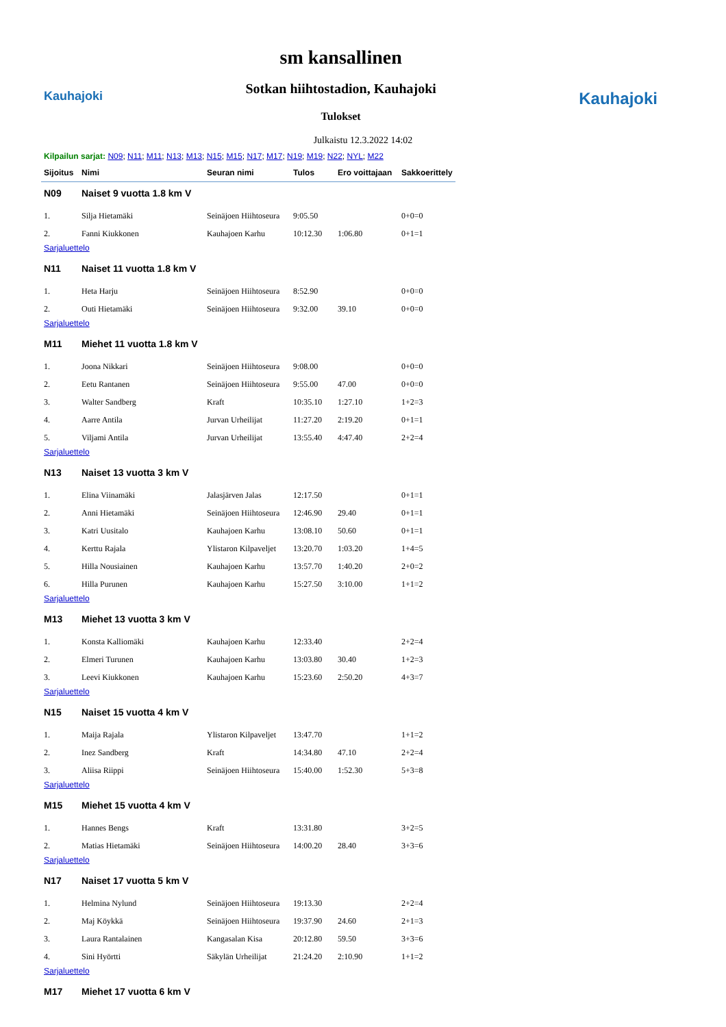Kauhajoki
sm kansallinen
Sotkan hiihtostadion, Kauhajoki
Tulokset
Kauhajoki
Julkaistu 12.3.2022 14:02
Kilpailun sarjat: N09; N11; M11; N13; M13; N15; M15; N17; M17; N19; M19; N22; NYL; M22
| Sijoitus | Nimi | Seuran nimi | Tulos | Ero voittajaan | Sakkoerittely |
| --- | --- | --- | --- | --- | --- |
| N09 | Naiset 9 vuotta 1.8 km V | | | | |
| 1. | Silja Hietamäki | Seinäjoen Hiihtoseura | 9:05.50 | | 0+0=0 |
| 2. | Fanni Kiukkonen | Kauhajoen Karhu | 10:12.30 | 1:06.80 | 0+1=1 |
| Sarjaluettelo | | | | | |
| N11 | Naiset 11 vuotta 1.8 km V | | | | |
| 1. | Heta Harju | Seinäjoen Hiihtoseura | 8:52.90 | | 0+0=0 |
| 2. | Outi Hietamäki | Seinäjoen Hiihtoseura | 9:32.00 | 39.10 | 0+0=0 |
| Sarjaluettelo | | | | | |
| M11 | Miehet 11 vuotta 1.8 km V | | | | |
| 1. | Joona Nikkari | Seinäjoen Hiihtoseura | 9:08.00 | | 0+0=0 |
| 2. | Eetu Rantanen | Seinäjoen Hiihtoseura | 9:55.00 | 47.00 | 0+0=0 |
| 3. | Walter Sandberg | Kraft | 10:35.10 | 1:27.10 | 1+2=3 |
| 4. | Aarre Antila | Jurvan Urheilijat | 11:27.20 | 2:19.20 | 0+1=1 |
| 5. | Viljami Antila | Jurvan Urheilijat | 13:55.40 | 4:47.40 | 2+2=4 |
| Sarjaluettelo | | | | | |
| N13 | Naiset 13 vuotta 3 km V | | | | |
| 1. | Elina Viinamäki | Jalasjärven Jalas | 12:17.50 | | 0+1=1 |
| 2. | Anni Hietamäki | Seinäjoen Hiihtoseura | 12:46.90 | 29.40 | 0+1=1 |
| 3. | Katri Uusitalo | Kauhajoen Karhu | 13:08.10 | 50.60 | 0+1=1 |
| 4. | Kerttu Rajala | Ylistaron Kilpaveljet | 13:20.70 | 1:03.20 | 1+4=5 |
| 5. | Hilla Nousiainen | Kauhajoen Karhu | 13:57.70 | 1:40.20 | 2+0=2 |
| 6. | Hilla Purunen | Kauhajoen Karhu | 15:27.50 | 3:10.00 | 1+1=2 |
| Sarjaluettelo | | | | | |
| M13 | Miehet 13 vuotta 3 km V | | | | |
| 1. | Konsta Kalliomäki | Kauhajoen Karhu | 12:33.40 | | 2+2=4 |
| 2. | Elmeri Turunen | Kauhajoen Karhu | 13:03.80 | 30.40 | 1+2=3 |
| 3. | Leevi Kiukkonen | Kauhajoen Karhu | 15:23.60 | 2:50.20 | 4+3=7 |
| Sarjaluettelo | | | | | |
| N15 | Naiset 15 vuotta 4 km V | | | | |
| 1. | Maija Rajala | Ylistaron Kilpaveljet | 13:47.70 | | 1+1=2 |
| 2. | Inez Sandberg | Kraft | 14:34.80 | 47.10 | 2+2=4 |
| 3. | Aliisa Riippi | Seinäjoen Hiihtoseura | 15:40.00 | 1:52.30 | 5+3=8 |
| Sarjaluettelo | | | | | |
| M15 | Miehet 15 vuotta 4 km V | | | | |
| 1. | Hannes Bengs | Kraft | 13:31.80 | | 3+2=5 |
| 2. | Matias Hietamäki | Seinäjoen Hiihtoseura | 14:00.20 | 28.40 | 3+3=6 |
| Sarjaluettelo | | | | | |
| N17 | Naiset 17 vuotta 5 km V | | | | |
| 1. | Helmina Nylund | Seinäjoen Hiihtoseura | 19:13.30 | | 2+2=4 |
| 2. | Maj Köykkä | Seinäjoen Hiihtoseura | 19:37.90 | 24.60 | 2+1=3 |
| 3. | Laura Rantalainen | Kangasalan Kisa | 20:12.80 | 59.50 | 3+3=6 |
| 4. | Sini Hyörtti | Säkylän Urheilijat | 21:24.20 | 2:10.90 | 1+1=2 |
| Sarjaluettelo | | | | | |
| M17 | Miehet 17 vuotta 6 km V | | | | |